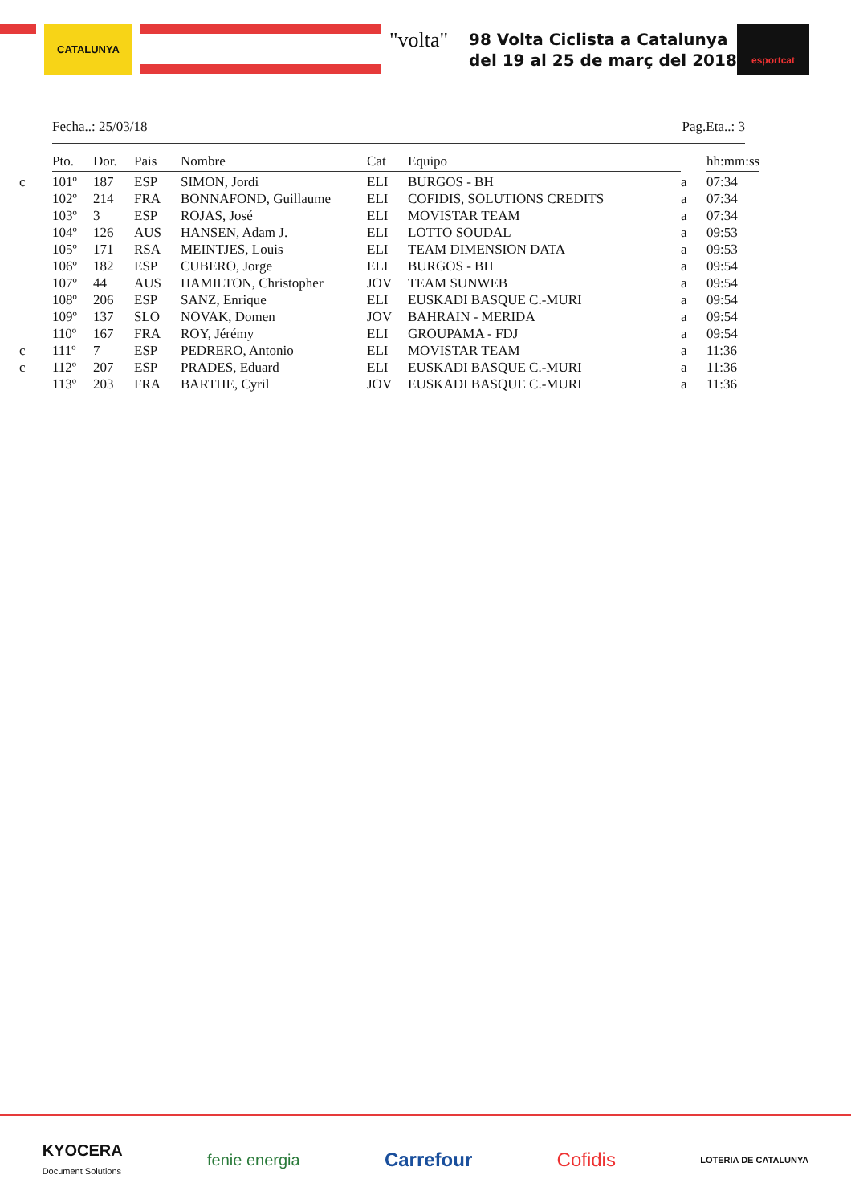CATALUNYA "volta"
98 Volta Ciclista a Catalunya
del 19 al 25 de març del 2018
esportcat
Fecha..: 25/03/18 Pag.Eta..: 3
| | Pto. | Dor. | Pais | Nombre | Cat | Equipo | | hh:mm:ss |
| --- | --- | --- | --- | --- | --- | --- | --- | --- |
| c | 101º | 187 | ESP | SIMON, Jordi | ELI | BURGOS - BH | a | 07:34 |
| | 102º | 214 | FRA | BONNAFOND, Guillaume | ELI | COFIDIS, SOLUTIONS CREDITS | a | 07:34 |
| | 103º | 3 | ESP | ROJAS, José | ELI | MOVISTAR TEAM | a | 07:34 |
| | 104º | 126 | AUS | HANSEN, Adam J. | ELI | LOTTO SOUDAL | a | 09:53 |
| | 105º | 171 | RSA | MEINTJES, Louis | ELI | TEAM DIMENSION DATA | a | 09:53 |
| | 106º | 182 | ESP | CUBERO, Jorge | ELI | BURGOS - BH | a | 09:54 |
| | 107º | 44 | AUS | HAMILTON, Christopher | JOV | TEAM SUNWEB | a | 09:54 |
| | 108º | 206 | ESP | SANZ, Enrique | ELI | EUSKADI BASQUE C.-MURI | a | 09:54 |
| | 109º | 137 | SLO | NOVAK, Domen | JOV | BAHRAIN - MERIDA | a | 09:54 |
| | 110º | 167 | FRA | ROY, Jérémy | ELI | GROUPAMA - FDJ | a | 09:54 |
| c | 111º | 7 | ESP | PEDRERO, Antonio | ELI | MOVISTAR TEAM | a | 11:36 |
| c | 112º | 207 | ESP | PRADES, Eduard | ELI | EUSKADI BASQUE C.-MURI | a | 11:36 |
| | 113º | 203 | FRA | BARTHE, Cyril | JOV | EUSKADI BASQUE C.-MURI | a | 11:36 |
KYOCERA
Document Solutions fenie energia Carrefour Cofidis LOTERIA DE CATALUNYA